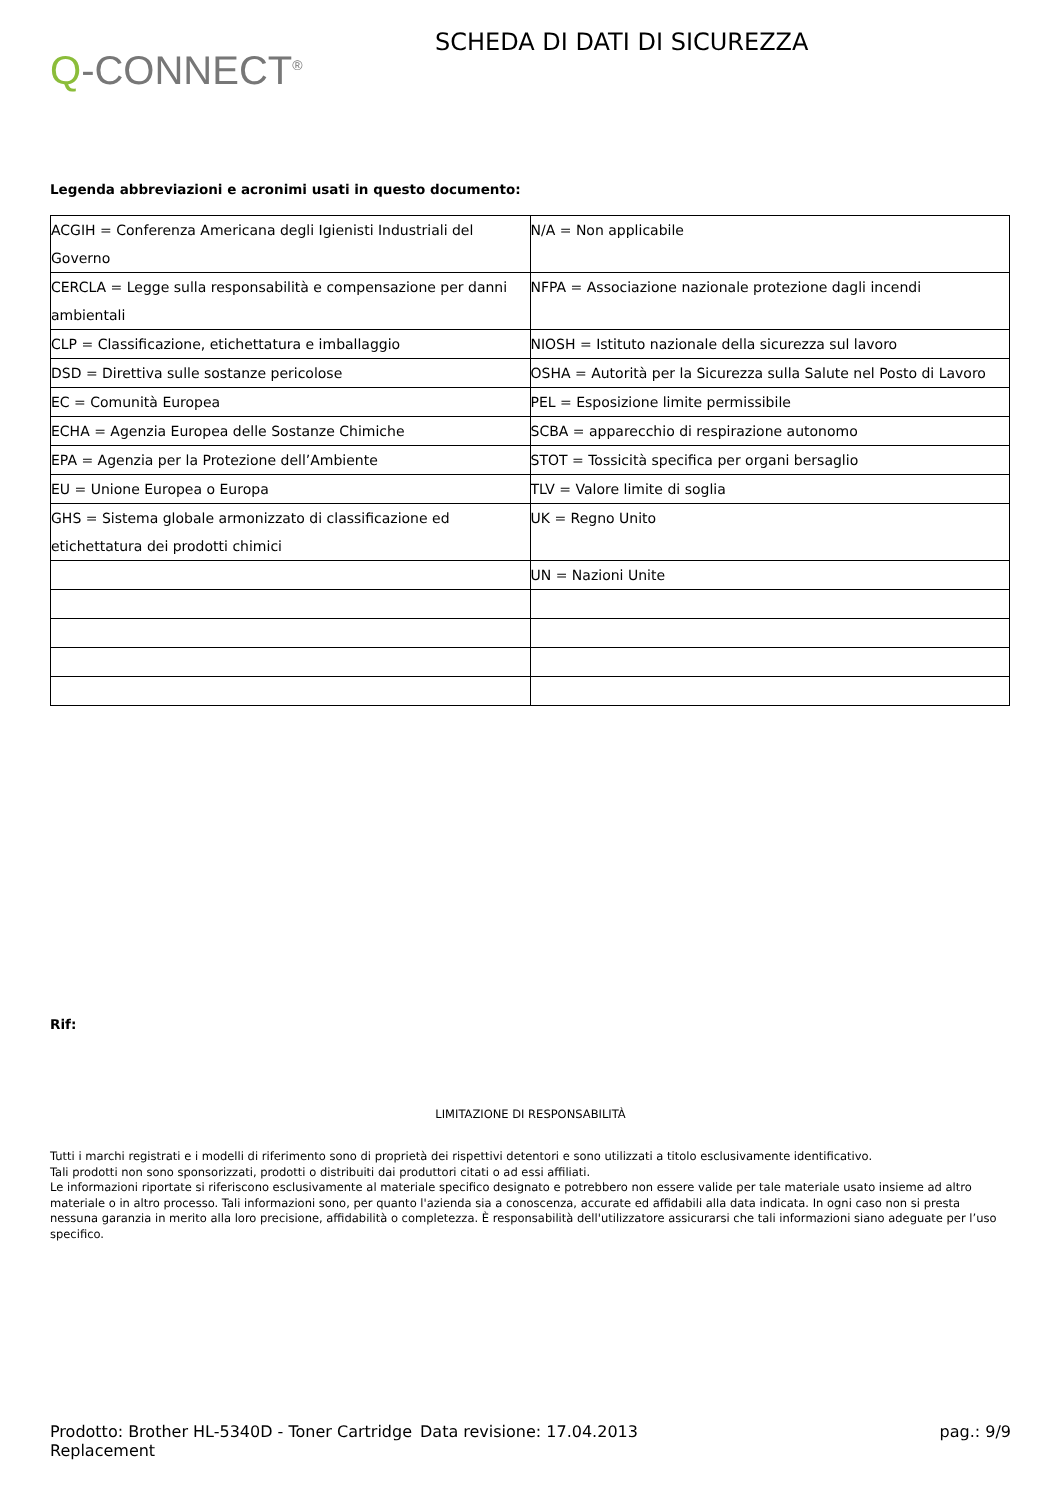Q-CONNECT<sup>®</sup>
SCHEDA DI DATI DI SICUREZZA
Legenda abbreviazioni e acronimi usati in questo documento:
| ACGIH = Conferenza Americana degli Igienisti Industriali del Governo | N/A = Non applicabile |
| CERCLA = Legge sulla responsabilità e compensazione per danni ambientali | NFPA = Associazione nazionale protezione dagli incendi |
| CLP = Classificazione, etichettatura e imballaggio | NIOSH = Istituto nazionale della sicurezza sul lavoro |
| DSD = Direttiva sulle sostanze pericolose | OSHA = Autorità per la Sicurezza sulla Salute nel Posto di Lavoro |
| EC = Comunità Europea | PEL = Esposizione limite permissibile |
| ECHA = Agenzia Europea delle Sostanze Chimiche | SCBA = apparecchio di respirazione autonomo |
| EPA = Agenzia per la Protezione dell’Ambiente | STOT = Tossicità specifica per organi bersaglio |
| EU = Unione Europea o Europa | TLV = Valore limite di soglia |
| GHS = Sistema globale armonizzato di classificazione ed etichettatura dei prodotti chimici | UK = Regno Unito |
| | UN = Nazioni Unite |
Rif:
LIMITAZIONE DI RESPONSABILITÀ
Tutti i marchi registrati e i modelli di riferimento sono di proprietà dei rispettivi detentori e sono utilizzati a titolo esclusivamente identificativo.
Tali prodotti non sono sponsorizzati, prodotti o distribuiti dai produttori citati o ad essi affiliati.
Le informazioni riportate si riferiscono esclusivamente al materiale specifico designato e potrebbero non essere valide per tale materiale usato insieme ad altro materiale o in altro processo. Tali informazioni sono, per quanto l'azienda sia a conoscenza, accurate ed affidabili alla data indicata. In ogni caso non si presta nessuna garanzia in merito alla loro precisione, affidabilità o completezza. È responsabilità dell'utilizzatore assicurarsi che tali informazioni siano adeguate per l’uso specifico.
Prodotto: Brother HL-5340D - Toner Cartridge Replacement
Data revisione: 17.04.2013 pag.: 9/9